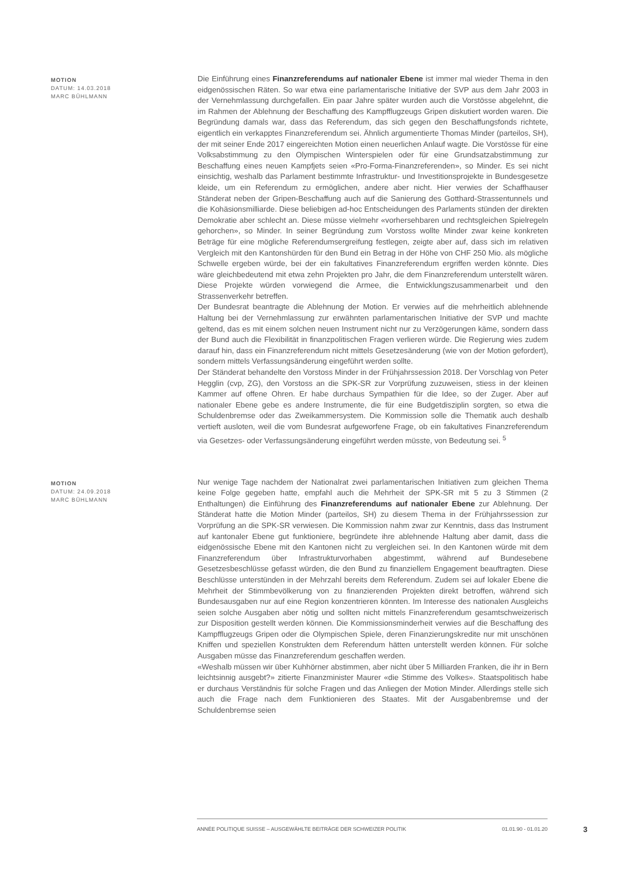MOTION
DATUM: 14.03.2018
MARC BÜHLMANN
Die Einführung eines Finanzreferendums auf nationaler Ebene ist immer mal wieder Thema in den eidgenössischen Räten. So war etwa eine parlamentarische Initiative der SVP aus dem Jahr 2003 in der Vernehmlassung durchgefallen. Ein paar Jahre später wurden auch die Vorstösse abgelehnt, die im Rahmen der Ablehnung der Beschaffung des Kampfflugzeugs Gripen diskutiert worden waren. Die Begründung damals war, dass das Referendum, das sich gegen den Beschaffungsfonds richtete, eigentlich ein verkapptes Finanzreferendum sei. Ähnlich argumentierte Thomas Minder (parteilos, SH), der mit seiner Ende 2017 eingereichten Motion einen neuerlichen Anlauf wagte. Die Vorstösse für eine Volksabstimmung zu den Olympischen Winterspielen oder für eine Grundsatzabstimmung zur Beschaffung eines neuen Kampfjets seien «Pro-Forma-Finanzreferenden», so Minder. Es sei nicht einsichtig, weshalb das Parlament bestimmte Infrastruktur- und Investitionsprojekte in Bundesgesetze kleide, um ein Referendum zu ermöglichen, andere aber nicht. Hier verwies der Schaffhauser Ständerat neben der Gripen-Beschaffung auch auf die Sanierung des Gotthard-Strassentunnels und die Kohäsionsmilliarde. Diese beliebigen ad-hoc Entscheidungen des Parlaments stünden der direkten Demokratie aber schlecht an. Diese müsse vielmehr «vorhersehbaren und rechtsgleichen Spielregeln gehorchen», so Minder. In seiner Begründung zum Vorstoss wollte Minder zwar keine konkreten Beträge für eine mögliche Referendumsergreifung festlegen, zeigte aber auf, dass sich im relativen Vergleich mit den Kantonshürden für den Bund ein Betrag in der Höhe von CHF 250 Mio. als mögliche Schwelle ergeben würde, bei der ein fakultatives Finanzreferendum ergriffen werden könnte. Dies wäre gleichbedeutend mit etwa zehn Projekten pro Jahr, die dem Finanzreferendum unterstellt wären. Diese Projekte würden vorwiegend die Armee, die Entwicklungszusammenarbeit und den Strassenverkehr betreffen.
Der Bundesrat beantragte die Ablehnung der Motion. Er verwies auf die mehrheitlich ablehnende Haltung bei der Vernehmlassung zur erwähnten parlamentarischen Initiative der SVP und machte geltend, das es mit einem solchen neuen Instrument nicht nur zu Verzögerungen käme, sondern dass der Bund auch die Flexibilität in finanzpolitischen Fragen verlieren würde. Die Regierung wies zudem darauf hin, dass ein Finanzreferendum nicht mittels Gesetzesänderung (wie von der Motion gefordert), sondern mittels Verfassungsänderung eingeführt werden sollte.
Der Ständerat behandelte den Vorstoss Minder in der Frühjahrssession 2018. Der Vorschlag von Peter Hegglin (cvp, ZG), den Vorstoss an die SPK-SR zur Vorprüfung zuzuweisen, stiess in der kleinen Kammer auf offene Ohren. Er habe durchaus Sympathien für die Idee, so der Zuger. Aber auf nationaler Ebene gebe es andere Instrumente, die für eine Budgetdisziplin sorgten, so etwa die Schuldenbremse oder das Zweikammersystem. Die Kommission solle die Thematik auch deshalb vertieft ausloten, weil die vom Bundesrat aufgeworfene Frage, ob ein fakultatives Finanzreferendum via Gesetzes- oder Verfassungsänderung eingeführt werden müsste, von Bedeutung sei. <sup>5</sup>
MOTION
DATUM: 24.09.2018
MARC BÜHLMANN
Nur wenige Tage nachdem der Nationalrat zwei parlamentarischen Initiativen zum gleichen Thema keine Folge gegeben hatte, empfahl auch die Mehrheit der SPK-SR mit 5 zu 3 Stimmen (2 Enthaltungen) die Einführung des Finanzreferendums auf nationaler Ebene zur Ablehnung. Der Ständerat hatte die Motion Minder (parteilos, SH) zu diesem Thema in der Frühjahrssession zur Vorprüfung an die SPK-SR verwiesen. Die Kommission nahm zwar zur Kenntnis, dass das Instrument auf kantonaler Ebene gut funktioniere, begründete ihre ablehnende Haltung aber damit, dass die eidgenössische Ebene mit den Kantonen nicht zu vergleichen sei. In den Kantonen würde mit dem Finanzreferendum über Infrastrukturvorhaben abgestimmt, während auf Bundesebene Gesetzesbeschlüsse gefasst würden, die den Bund zu finanziellem Engagement beauftragten. Diese Beschlüsse unterstünden in der Mehrzahl bereits dem Referendum. Zudem sei auf lokaler Ebene die Mehrheit der Stimmbevölkerung von zu finanzierenden Projekten direkt betroffen, während sich Bundesausgaben nur auf eine Region konzentrieren könnten. Im Interesse des nationalen Ausgleichs seien solche Ausgaben aber nötig und sollten nicht mittels Finanzreferendum gesamtschweizerisch zur Disposition gestellt werden können. Die Kommissionsminderheit verwies auf die Beschaffung des Kampfflugzeugs Gripen oder die Olympischen Spiele, deren Finanzierungskredite nur mit unschönen Kniffen und speziellen Konstrukten dem Referendum hätten unterstellt werden können. Für solche Ausgaben müsse das Finanzreferendum geschaffen werden.
«Weshalb müssen wir über Kuhhörner abstimmen, aber nicht über 5 Milliarden Franken, die ihr in Bern leichtsinnig ausgebt?» zitierte Finanzminister Maurer «die Stimme des Volkes». Staatspolitisch habe er durchaus Verständnis für solche Fragen und das Anliegen der Motion Minder. Allerdings stelle sich auch die Frage nach dem Funktionieren des Staates. Mit der Ausgabenbremse und der Schuldenbremse seien
ANNÉE POLITIQUE SUISSE – AUSGEWÄHLTE BEITRÄGE DER SCHWEIZER POLITIK 01.01.90 - 01.01.20
3